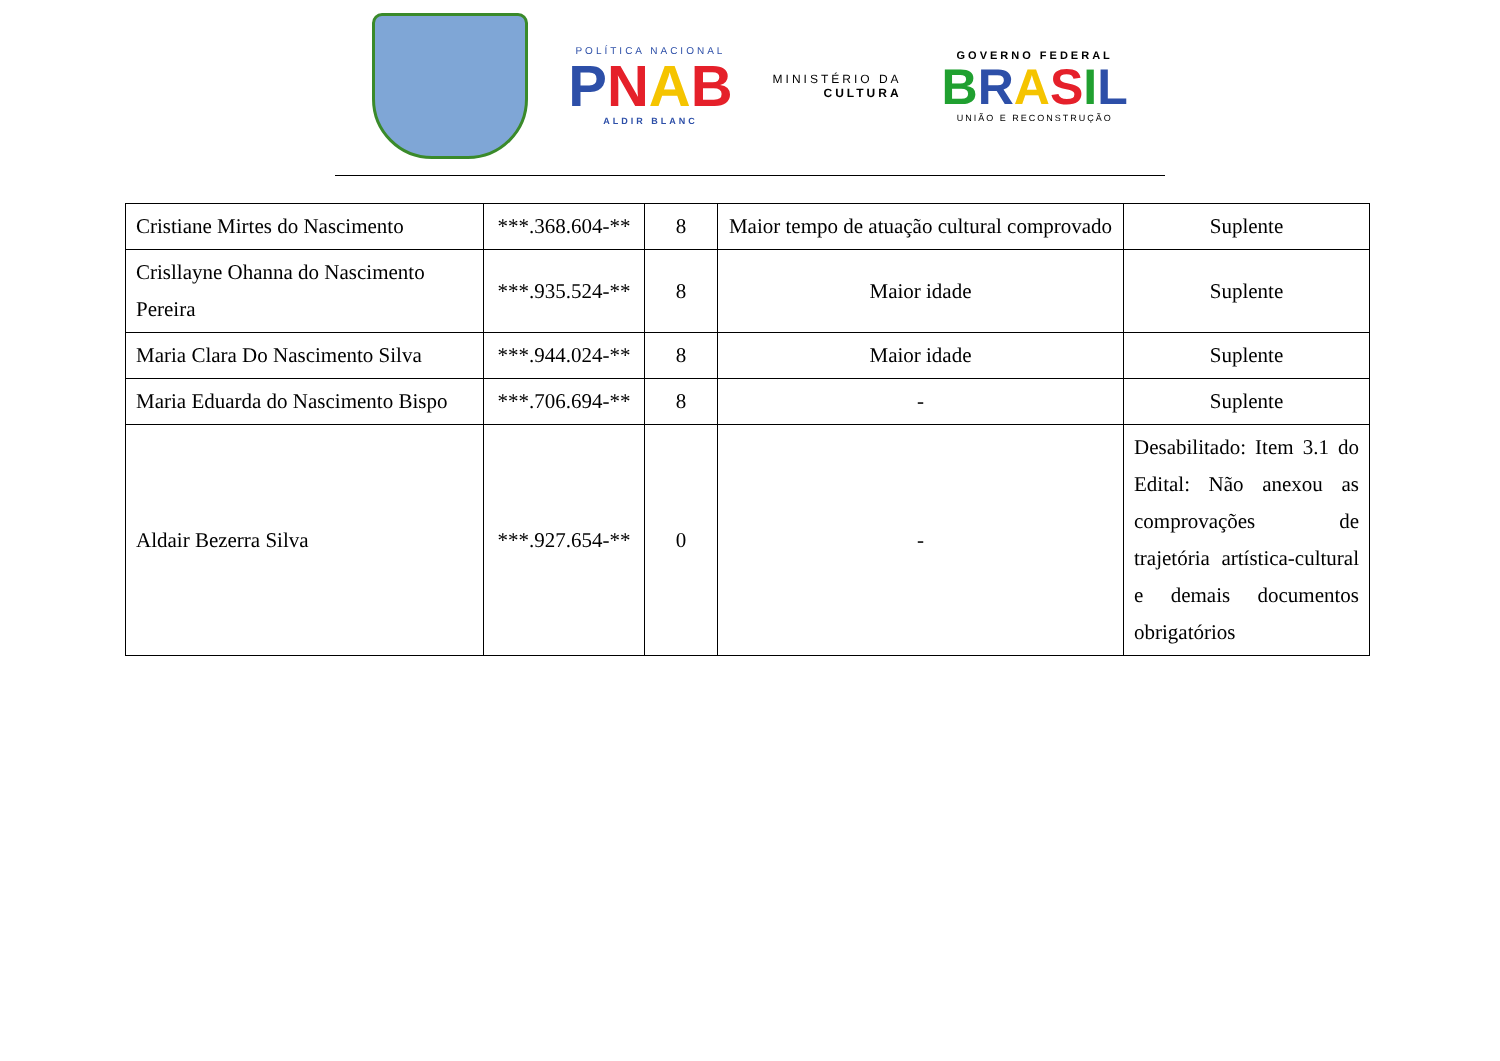POLÍTICA NACIONAL
PNAB
ALDIR BLANC
MINISTÉRIO DA
CULTURA
GOVERNO FEDERAL
BRASIL
UNIÃO E RECONSTRUÇÃO
| Cristiane Mirtes do Nascimento | ***.368.604-** | 8 | Maior tempo de atuação cultural comprovado | Suplente |
| Crisllayne Ohanna do Nascimento Pereira | ***.935.524-** | 8 | Maior idade | Suplente |
| Maria Clara Do Nascimento Silva | ***.944.024-** | 8 | Maior idade | Suplente |
| Maria Eduarda do Nascimento Bispo | ***.706.694-** | 8 | - | Suplente |
| Aldair Bezerra Silva | ***.927.654-** | 0 | - | Desabilitado: Item 3.1 do Edital: Não anexou as comprovações de trajetória artística-cultural e demais documentos obrigatórios |